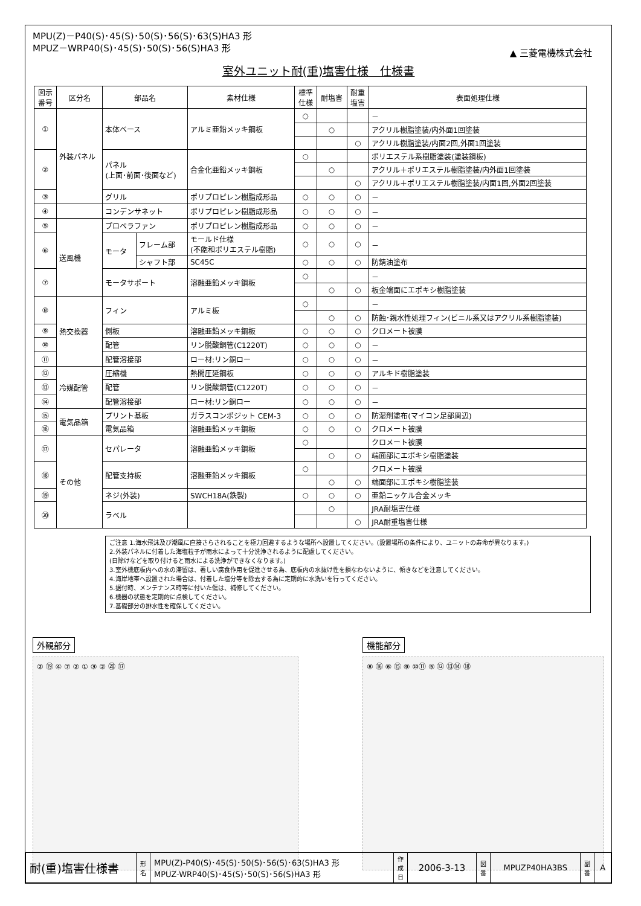MPU(Z)－P40(S)･45(S)･50(S)･56(S)･63(S)HA3 形
MPUZ－WRP40(S)･45(S)･50(S)･56(S)HA3 形
▲ 三菱電機株式会社
室外ユニット耐(重)塩害仕様　仕様書
| 図示 番号 | 区分名 | 部品名 | | 素材仕様 | 標準 仕様 | 耐塩害 | 耐重 塩害 | 表面処理仕様 |
| --- | --- | --- | --- | --- | --- | --- | --- | --- |
| ① | 外装パネル | 本体ベース | | アルミ亜鉛メッキ鋼板 | ○ | | | － |
| | | | | | | ○ | | アクリル樹脂塗装/内外面1回塗装 |
| | | | | | | | ○ | アクリル樹脂塗装/内面2回,外面1回塗装 |
| ② | | パネル (上面･前面･後面など) | | 合金化亜鉛メッキ鋼板 | ○ | | | ポリエステル系樹脂塗装(塗装鋼板) |
| | | | | | | ○ | | アクリル＋ポリエステル樹脂塗装/内外面1回塗装 |
| | | | | | | | ○ | アクリル＋ポリエステル樹脂塗装/内面1回,外面2回塗装 |
| ③ | | グリル | | ポリプロピレン樹脂成形品 | ○ | ○ | ○ | － |
| ④ | | コンデンサネット | | ポリプロピレン樹脂成形品 | ○ | ○ | ○ | － |
| ⑤ | 送風機 | プロペラファン | | ポリプロピレン樹脂成形品 | ○ | ○ | ○ | － |
| ⑥ | | モータ | フレーム部 | モールド仕様 (不飽和ポリエステル樹脂) | ○ | ○ | ○ | － |
| | | | シャフト部 | SC45C | ○ | ○ | ○ | 防錆油塗布 |
| ⑦ | | モータサポート | | 溶融亜鉛メッキ鋼板 | ○ | | | － |
| | | | | | | ○ | ○ | 板金端面にエポキシ樹脂塗装 |
| ⑧ | 熱交換器 | フィン | | アルミ板 | ○ | | | － |
| | | | | | | ○ | ○ | 防蝕･親水性処理フィン(ビニル系又はアクリル系樹脂塗装) |
| ⑨ | | 側板 | | 溶融亜鉛メッキ鋼板 | ○ | ○ | ○ | クロメート被膜 |
| ⑩ | | 配管 | | リン脱酸銅管(C1220T) | ○ | ○ | ○ | － |
| ⑪ | | 配管溶接部 | | ロー材:リン銅ロー | ○ | ○ | ○ | － |
| ⑫ | 冷媒配管 | 圧縮機 | | 熱間圧延鋼板 | ○ | ○ | ○ | アルキド樹脂塗装 |
| ⑬ | | 配管 | | リン脱酸銅管(C1220T) | ○ | ○ | ○ | － |
| ⑭ | | 配管溶接部 | | ロー材:リン銅ロー | ○ | ○ | ○ | － |
| ⑮ | 電気品箱 | プリント基板 | | ガラスコンポジット CEM-3 | ○ | ○ | ○ | 防湿剤塗布(マイコン足部周辺) |
| ⑯ | | 電気品箱 | | 溶融亜鉛メッキ鋼板 | ○ | ○ | ○ | クロメート被膜 |
| ⑰ | その他 | セパレータ | | 溶融亜鉛メッキ鋼板 | ○ | | | クロメート被膜 |
| | | | | | | ○ | ○ | 端面部にエポキシ樹脂塗装 |
| ⑱ | | 配管支持板 | | 溶融亜鉛メッキ鋼板 | ○ | | | クロメート被膜 |
| | | | | | | ○ | ○ | 端面部にエポキシ樹脂塗装 |
| ⑲ | | ネジ(外装) | | SWCH18A(鉄製) | ○ | ○ | ○ | 亜鉛ニッケル合金メッキ |
| ⑳ | | ラベル | | | | ○ | | JRA耐塩害仕様 |
| | | | | | | | ○ | JRA耐重塩害仕様 |
ご注意 1.海水飛沫及び潮風に直接さらされることを極力回避するような場所へ設置してください。(設置場所の条件により、ユニットの寿命が異なります。)
2.外装パネルに付着した海塩粒子が雨水によって十分洗浄されるように配慮してください。
(日除けなどを取り付けると雨水による洗浄ができなくなります。)
3.室外機底板内への水の滞留は、著しい腐食作用を促進させる為、底板内の水抜け性を損なわないように、傾きなどを注意してください。
4.海岸地帯へ設置された場合は、付着した塩分等を除去する為に定期的に水洗いを行ってください。
5.据付時、メンテナンス時等に付いた傷は、補修してください。
6.機器の状態を定期的に点検してください。
7.基礎部分の排水性を確保してください。
外観部分
② ⑲ ④ ⑦ ② ① ③ ② ⑳ ⑰
機能部分
⑧ ⑯ ⑥ ⑮ ⑨ ⑩⑪ ⑤ ⑫ ⑬⑭ ⑱
| 耐(重)塩害仕様書 | 形 名 | MPU(Z)-P40(S)･45(S)･50(S)･56(S)･63(S)HA3 形 MPUZ-WRP40(S)･45(S)･50(S)･56(S)HA3 形 | 作 成 日 | 2006-3-13 | 図 番 | MPUZP40HA3BS | 副 番 | A |